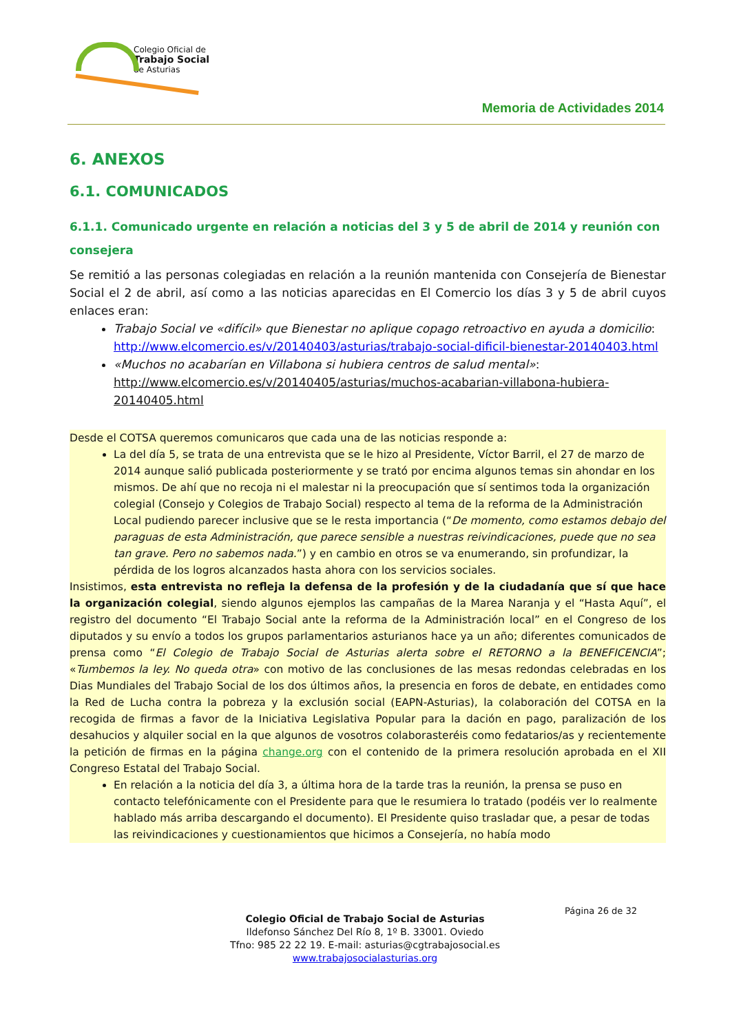Colegio Oficial de
Trabajo Social
de Asturias
Memoria de Actividades 2014
6. ANEXOS
6.1. COMUNICADOS
6.1.1. Comunicado urgente en relación a noticias del 3 y 5 de abril de 2014 y reunión con consejera
Se remitió a las personas colegiadas en relación a la reunión mantenida con Consejería de Bienestar Social el 2 de abril, así como a las noticias aparecidas en El Comercio los días 3 y 5 de abril cuyos enlaces eran:
Trabajo Social ve «difícil» que Bienestar no aplique copago retroactivo en ayuda a domicilio: http://www.elcomercio.es/v/20140403/asturias/trabajo-social-dificil-bienestar-20140403.html
«Muchos no acabarían en Villabona si hubiera centros de salud mental»: http://www.elcomercio.es/v/20140405/asturias/muchos-acabarian-villabona-hubiera-20140405.html
Desde el COTSA queremos comunicaros que cada una de las noticias responde a:
La del día 5, se trata de una entrevista que se le hizo al Presidente, Víctor Barril, el 27 de marzo de 2014 aunque salió publicada posteriormente y se trató por encima algunos temas sin ahondar en los mismos. De ahí que no recoja ni el malestar ni la preocupación que sí sentimos toda la organización colegial (Consejo y Colegios de Trabajo Social) respecto al tema de la reforma de la Administración Local pudiendo parecer inclusive que se le resta importancia (“De momento, como estamos debajo del paraguas de esta Administración, que parece sensible a nuestras reivindicaciones, puede que no sea tan grave. Pero no sabemos nada.”) y en cambio en otros se va enumerando, sin profundizar, la pérdida de los logros alcanzados hasta ahora con los servicios sociales.
Insistimos, esta entrevista no refleja la defensa de la profesión y de la ciudadanía que sí que hace la organización colegial, siendo algunos ejemplos las campañas de la Marea Naranja y el “Hasta Aquí”, el registro del documento “El Trabajo Social ante la reforma de la Administración local” en el Congreso de los diputados y su envío a todos los grupos parlamentarios asturianos hace ya un año; diferentes comunicados de prensa como “El Colegio de Trabajo Social de Asturias alerta sobre el RETORNO a la BENEFICENCIA”; «Tumbemos la ley. No queda otra» con motivo de las conclusiones de las mesas redondas celebradas en los Dias Mundiales del Trabajo Social de los dos últimos años, la presencia en foros de debate, en entidades como la Red de Lucha contra la pobreza y la exclusión social (EAPN-Asturias), la colaboración del COTSA en la recogida de firmas a favor de la Iniciativa Legislativa Popular para la dación en pago, paralización de los desahucios y alquiler social en la que algunos de vosotros colaborasteréis como fedatarios/as y recientemente la petición de firmas en la página change.org con el contenido de la primera resolución aprobada en el XII Congreso Estatal del Trabajo Social.
En relación a la noticia del día 3, a última hora de la tarde tras la reunión, la prensa se puso en contacto telefónicamente con el Presidente para que le resumiera lo tratado (podéis ver lo realmente hablado más arriba descargando el documento). El Presidente quiso trasladar que, a pesar de todas las reivindicaciones y cuestionamientos que hicimos a Consejería, no había modo
Página 26 de 32
Colegio Oficial de Trabajo Social de Asturias
Ildefonso Sánchez Del Río 8, 1º B. 33001. Oviedo
Tfno: 985 22 22 19. E-mail: asturias@cgtrabajosocial.es
www.trabajosocialasturias.org